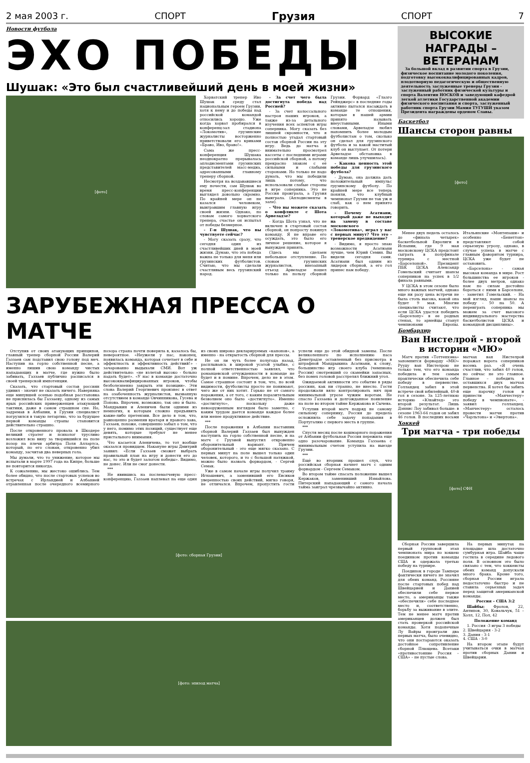2 мая 2003 г. СПОРТ Грузия СПОРТ 7
Новости футбола
ЭХО ПОБЕДЫ
Шушак: «Это был счастливейший день в моей жизни»
[фото]
Хорватский тренер Иво Шушак в среду стал национальным героем Грузии, хотя к нему и до победы над российской командой относились хорошо. Уже когда хорват пробирался в конференц-зал стадиона «Локомотив», грузинские журналисты восторженно приветствовали его криками «Браво, Иво, браво!».
Сама же пресс-конференция Шушака неоднократно прерывалась аплодисментами грузинских представителей масс-медиа, адресованными главному тренеру сборной.
Несмотря на воздававшиеся ему почести, сам Шушак во время пресс-конференции выглядел довольно скромно. По крайней мере он не казался человеком, выигравшим главную игру своей жизни. Однако, по словам самого хорватского тренера, счастье он испытал от победы безмерное.
- Г-н Шушак, что вы чувствуете сейчас?
- Могу сказать сразу, что сегодня один из счастливейших дней в моей жизни. Думаю, что эта победа важна не только для меня или грузинских футболистов. Считаю, что мы сделали счастливым весь грузинский народ.
- За счет чего была достигнута победа над Россией?
- За счет колоссального настроя наших игроков, а также из-за детального изучения всех аспектов игры соперника. Могу сказать без лишней скромности, что я полностью угадал стартовый состав сборной России на эту игру. Ведь до матча я внимательно просмотрел кассеты с последними играми российской сборной, а потому прекрасно знаком с её сильными и слабыми сторонами. Но только не надо думать, что мы победили лишь потому, что использовали слабые стороны в игре соперника. Это не Россия проиграла, а Грузия выиграла. (Аплодисменты в зале).
- Что вы можете сказать о конфликте с Шота Арвеладзе?
- Когда Шота узнал, что не включен в стартовый состав сборной, он попросту покинул команду. Я не вправе его осуждать, это было его личное решение, которое я вынужден принять.
(Здесь мы сделаем небольшое отступление. По словам грузинских журналистов, внезапный отъезд Арвеладзе пошел только на пользу сборной Грузии. Форвард «Глазго Рейнджерс» в последние годы активно пытался насаждать в команде те отношения, которые в нашей армии принято называть внеуставными. Иными словами, Арвеладзе любил напомнить более молодым футболистам о том, сколько он сделал для грузинского футбола и за какой маститый клуб он выступает. От потери Арвеладзе обстановка в команде лишь улучшилась).
- Какова ценность этой победы для грузинского футбола?
- Думаю, она должна дать положительный импульс грузинскому футболу. По крайней мере все теперь поняли, что клубный чемпионат Грузии не так уж и слаб, как о нем принято говорить.
- Почему Асатиани, который даже не выходит на замену в составе московского «Локомотива», играл у вас с первых минут? Что это - тренерское предвидение?
- Видимо, я просто знаю возможности Асатиани лучше, чем Юрий Семин. Вы видели сегодня сами. Асатиани был одним из лидеров сборной, а его гол принес нам победу.
ЗАРУБЕЖНАЯ ПРЕССА О МАТЧЕ
Отступив от своих атакующих принципов, главный тренер сборной России Валерий Газзаев сам подставил свою голову под меч. Наступив на горло собственной песне, а именно лишив свою команду чистых нападающих в матче, где нужно было забивать, Газзаев публично расписался в своей тренерской импотенции.
Сказать, что стартовый состав россиян удивил - значит не сказать ничего. Наверняка еще минувшей осенью подобная расстановка не приснилась бы Газзаеву, одному из самых ярых российских приверженцев атакующей тактики, даже в самом страшном сне. Но, задремав в Албании, в Грузии специалист погрузился в такую летаргию, что за будущее первой команды страны становится действительно страшно.
После откровенного провала в Шкодере великий стратег и психолог трусливо возложил всю вину за творившийся на поле позор на плечи арбитра Поля Аллартса, который, по его словам, откровенно убил команду, засчитав два неверных гола.
Мы думали, что то унижение, которое мы испытали в марте 1997 года на Кипре, больше не повторится никогда.
К сожалению, мы жестоко ошиблись. Тем более обидно, что после стартовых успехов во встречах с Ирландией и Албанией отравленная после очередного всемирного позора страна почти поверила в, казалось бы, невероятное. «Неужели у нас, наконец, появилась команда, которая сочетает в себе и эффектность и эффективность действий!» - зачарованно выдыхали СМИ. Вот уж действительно: «не взлетай высоко - больно падать будет». «У нас в команде достаточно высококвалифицированных игроков, чтобы безболезненно закрыть эти позиции». Эти слова Валерий Георгиевич произнес в ответ на озабоченность журналистов, вызванную отсутствием в команде Овчинникова, Гусева и Попова. Впрочем, возможно, так оно и было. Мандрыкин и Аленичев были одними из немногих, к которым сложно предъявить какие-либо претензии. Все дело в том, что, равноценно разменяв вратаря и правого хава, Газзаев, похоже, совершенно забыл о том, что у него, помимо этих позиций, существует еще девять, которые требуют не менее пристального внимания.
Что касается Аленичева, то тот вообще оказался провидцем. Накануне игры Дмитрий заявил: «Если Газзаев сможет выбрать правильный план на игру и донести его до нас, то это и будет залогом победы». Видимо, не донес. Или не смог донести.
***
Не явившись на послематчевую пресс-конференцию, Газзаев наплевал на еще один из своих широко декларируемых «канонов», а именно - на открытость сборной для прессы.
Не он ли чуть более полугода назад, расплываясь в широкой усатой улыбке, с полной ответственностью заявлял, что романцевской отчужденности в команде не будет и в помине. Впрочем, дело не в этом. Самое страшное состоит в том, что, по всей видимости, футболисты просто не понимают, чего же от них хотят. Горько не от самого поражения, а от того, с каким поразительным безволием оно было «достигнуто». Именно «достигнуто», поскольку даже невооруженным взглядом было заметно, с каким трудом дается команде каждое более или менее продуктивное действие.
***
После поражения в Албании наставник сборной Валерий Газзаев был вынужден наступить на горло собственной песне, и на матч с Грузией выпустил откровенно оборонительный вариант. Причем оборонительный - это еще мягко сказано. С первых минут на поле вышел только один человек, которого, и то с большой натяжкой, можно было назвать форвардом, - Сергей Семак.
Уже в самом начале игры получил травму Игнашевич, а заменивший его Евсиков уверенностью своих действий, мягко говоря, не отличался. Впрочем, пропустить гости успели еще до этой обидной замены. После великолепного по исполнению паса Деметрадзе оставленный без присмотра в штрафной Мандрыкина Асатиани, к слову, большинство игр своего клуба (чемпиона России) смотревший со скамейки запасных, без помех головой расстрелял ближний угол.
Ожидаемой активности это событие в ряды россиян, как ни странно, не внесло. Гости продолжали вяло контролировать мяч при минимальной угрозе чужим воротам. Не спасло Газзаева и долгожданное появление на поле во втором тайме Кержакова и Сычева.
Уступив второй матч подряд не самому сильному сопернику, Россия до предела осложнила себе задачу попадания в Португалию с первого места в группе.
***
Спустя месяц после кошмарного поражения от Албании футбольная Россия пережила еще одно разочарование. Команда Газзаева с минимальным счетом уступила на выезде Грузии.
***
Ещё во вторник прошел слух, что российская сборная начнет матч с одним форвардом - Сергеем Семаком.
Во втором тайме спасать положение вышел Кержаков, заменивший Измайлова. Питерский нападающий с самого начала тайма заиграл чрезвычайно активно.
[фото: сборная Грузии]
[фото: эпизод матча]
ВЫСОКИЕ НАГРАДЫ – ВЕТЕРАНАМ
За большой вклад в развитии спорта в Грузии, физическое воспитание молодого поколения, подготовку высококвалифицированных кадров, плодотворную педагогическую и общественную деятельность заслуженные тренеры Грузии - заслуженный работник физической культуры и спорта Валентин НОСКОВ и заведующий кафедрой легкой атлетики Государственной академии физического воспитания и спорта, заслуженный работник спорта Грузии Мамия ТУГУШИ указом Президента награждены орденом Славы.
Баскетбол
Шансы сторон равны
[фото]
Менее двух недель осталось до «финала четырех» баскетбольной Евролиги в Испании, где 9 мая московскому ЦСКА предстоит сыграть в полуфинале турнира с местной «Барселоной». Президент ПБК ЦСКА Александр Гомельский считает шансы соперников на успех в 1/2 финала равными.
У ЦСКА в этом сезоне было много важных матчей, однако еще ни разу цена встречи не была столь высока, какой она будет 9 мая. Многие специалисты считают, что если ЦСКА удастся победить «Барселону» в ее родных стенах, то армейцы станут чемпионами Европы. Итальянские «Монтепаши» и особенно «Бенеттон» представляют собой серьезную угрозу, однако, в случае успеха в матче с главным фаворитом турнира, ЦСКА уже будет не остановить.
«Барселона» - самая высокая команда в мире. Рост большинства ее игроков - более двух метров, однако нам по силам достойно бороться с ними в Барселоне, - заметил Гомельский. - На мой взгляд, наши шансы на победу - 50 на 50. А переиграть соперника мы можем за счет высокого индивидуального мастерства баскетболистов ЦСКА и командной дисциплины».
Бомбардир
Ван Нистелрой - второй в истории «МЮ»
Матч против «Тоттенхэма» запомнится форварду «МЮ» Рууду ван Нистелрою не только тем, что его команда победила и тем самым практически обеспечила себе победу в первенстве. Голландец забил в этой встрече свой юбилейный, 40-й гол в сезоне. За 125-летнюю историю «Юнайтед» это второй результат. Лишь Дэннис Лоу забивал больше: в сезоне 1963-64 годов он забил 46 голов. В последних восьми матчах ван Нистелрой поражал ворота соперников восемь раз. «Я очень счастлив, что забил 40 голов, но сейчас не это главное. Главное – победить в оставшихся двух матчах первенства. Я хотел бы забить еще парочку голов и принести «Манчестеру» победу в чемпионате», - заявил голландец. «Манчестеру» осталось провести матчи против «Чарльтона» и «Эвертона».
Хоккей
Три матча - три победы
[фото] СФН
Сборная России завершила первый групповой этап чемпионата мира по хоккею поединком против команды США и одержала третью победу на турнире.
Поединок в городе Тампере фактически ничего не значил для обеих команд. Россияне после стартовых побед над Швейцарией и Данией обеспечили себе первое место, а американцы также «обеспечили» себе последнее место и, соответственно, борьбу за выживание в элите. Тем не менее матч против американцев должен был стать проверкой российской команды. Хотя подопечные Лу Вайры проиграли два первых матча, было очевидно, что они постараются оказать достойное сопротивление сборной Плющева. Всетаки «противостояние Россия – США» – не пустые слова.
На первых минутах на площадке шла достаточно сумбурная игра. Шайба чаще гостила в середине ледового поля. В основном это было связано с тем, что хоккеисты обеих команд допускали много брака. Кроме того, сборная России играла недостаточно быстро и не ставила серьезных задач перед защитой американской команды.
Россия – США 3:2
Шайбы: Фролов, 22, Антипов, 30, Ковальчук, 51 – Холл, 12, Пол, 42
Положение команд
1. Россия -3 игры 3 победы
2. Швейцария - 3-2
3. Дания - 3-1
4. США - 3-0
На втором этапе будут учитываться очки в матчах против сборных Дании и Швейцарии.